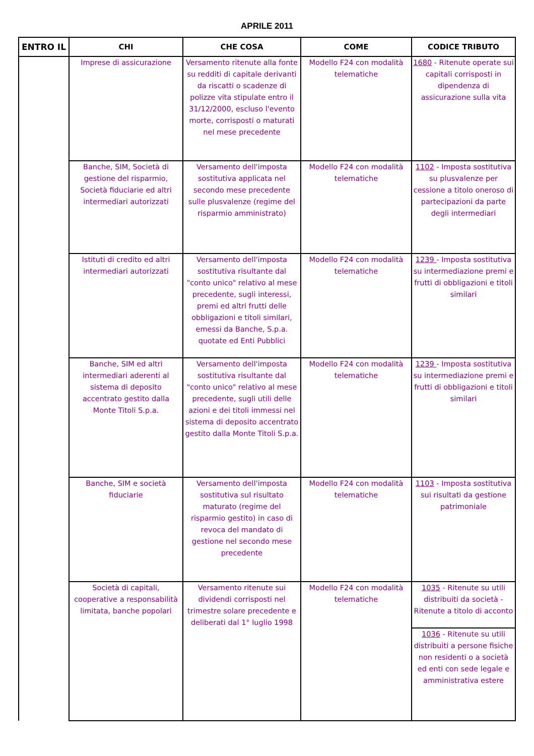APRILE 2011
| ENTRO IL | CHI | CHE COSA | COME | CODICE TRIBUTO |
| --- | --- | --- | --- | --- |
| | Imprese di assicurazione | Versamento ritenute alla fonte su redditi di capitale derivanti da riscatti o scadenze di polizze vita stipulate entro il 31/12/2000, escluso l'evento morte, corrisposti o maturati nel mese precedente | Modello F24 con modalità telematiche | 1680 - Ritenute operate sui capitali corrisposti in dipendenza di assicurazione sulla vita |
| | Banche, SIM, Società di gestione del risparmio, Società fiduciarie ed altri intermediari autorizzati | Versamento dell'imposta sostitutiva applicata nel secondo mese precedente sulle plusvalenze (regime del risparmio amministrato) | Modello F24 con modalità telematiche | 1102 - Imposta sostitutiva su plusvalenze per cessione a titolo oneroso di partecipazioni da parte degli intermediari |
| | Istituti di credito ed altri intermediari autorizzati | Versamento dell'imposta sostitutiva risultante dal "conto unico" relativo al mese precedente, sugli interessi, premi ed altri frutti delle obbligazioni e titoli similari, emessi da Banche, S.p.a. quotate ed Enti Pubblici | Modello F24 con modalità telematiche | 1239 - Imposta sostitutiva su intermediazione premi e frutti di obbligazioni e titoli similari |
| | Banche, SIM ed altri intermediari aderenti al sistema di deposito accentrato gestito dalla Monte Titoli S.p.a. | Versamento dell'imposta sostitutiva risultante dal "conto unico" relativo al mese precedente, sugli utili delle azioni e dei titoli immessi nel sistema di deposito accentrato gestito dalla Monte Titoli S.p.a. | Modello F24 con modalità telematiche | 1239 - Imposta sostitutiva su intermediazione premi e frutti di obbligazioni e titoli similari |
| | Banche, SIM e società fiduciarie | Versamento dell'imposta sostitutiva sul risultato maturato (regime del risparmio gestito) in caso di revoca del mandato di gestione nel secondo mese precedente | Modello F24 con modalità telematiche | 1103 - Imposta sostitutiva sui risultati da gestione patrimoniale |
| | Società di capitali, cooperative a responsabilità limitata, banche popolari | Versamento ritenute sui dividendi corrisposti nel trimestre solare precedente e deliberati dal 1° luglio 1998 | Modello F24 con modalità telematiche | 1035 - Ritenute su utili distribuiti da società - Ritenute a titolo di acconto |
| | | | | 1036 - Ritenute su utili distribuiti a persone fisiche non residenti o a società ed enti con sede legale e amministrativa estere |